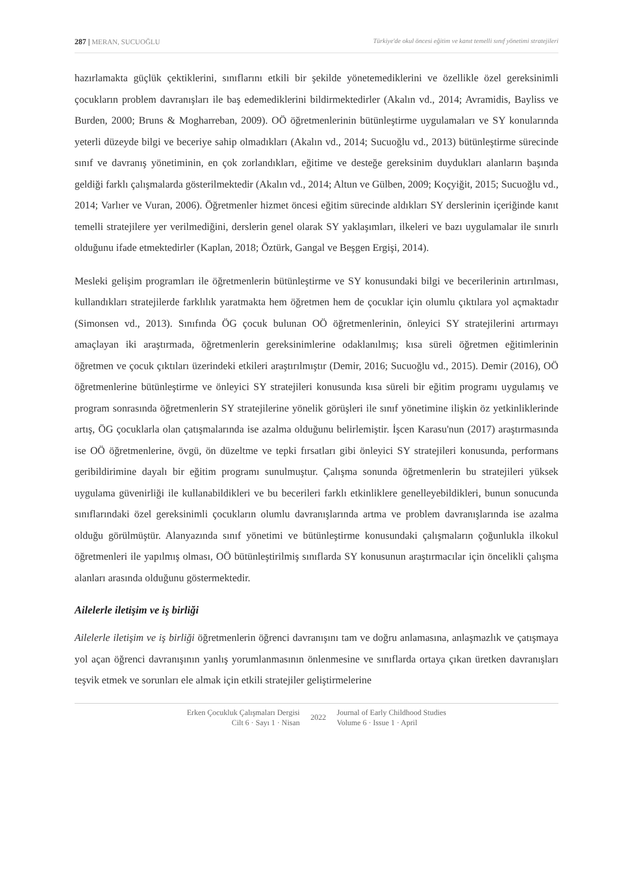287 | MERAN, SUCUOĞLU Türkiye'de okul öncesi eğitim ve kanıt temelli sınıf yönetimi stratejileri
hazırlamakta güçlük çektiklerini, sınıflarını etkili bir şekilde yönetemediklerini ve özellikle özel gereksinimli çocukların problem davranışları ile baş edemediklerini bildirmektedirler (Akalın vd., 2014; Avramidis, Bayliss ve Burden, 2000; Bruns & Mogharreban, 2009). OÖ öğretmenlerinin bütünleştirme uygulamaları ve SY konularında yeterli düzeyde bilgi ve beceriye sahip olmadıkları (Akalın vd., 2014; Sucuoğlu vd., 2013) bütünleştirme sürecinde sınıf ve davranış yönetiminin, en çok zorlandıkları, eğitime ve desteğe gereksinim duydukları alanların başında geldiği farklı çalışmalarda gösterilmektedir (Akalın vd., 2014; Altun ve Gülben, 2009; Koçyiğit, 2015; Sucuoğlu vd., 2014; Varlıer ve Vuran, 2006). Öğretmenler hizmet öncesi eğitim sürecinde aldıkları SY derslerinin içeriğinde kanıt temelli stratejilere yer verilmediğini, derslerin genel olarak SY yaklaşımları, ilkeleri ve bazı uygulamalar ile sınırlı olduğunu ifade etmektedirler (Kaplan, 2018; Öztürk, Gangal ve Beşgen Ergişi, 2014).
Mesleki gelişim programları ile öğretmenlerin bütünleştirme ve SY konusundaki bilgi ve becerilerinin artırılması, kullandıkları stratejilerde farklılık yaratmakta hem öğretmen hem de çocuklar için olumlu çıktılara yol açmaktadır (Simonsen vd., 2013). Sınıfında ÖG çocuk bulunan OÖ öğretmenlerinin, önleyici SY stratejilerini artırmayı amaçlayan iki araştırmada, öğretmenlerin gereksinimlerine odaklanılmış; kısa süreli öğretmen eğitimlerinin öğretmen ve çocuk çıktıları üzerindeki etkileri araştırılmıştır (Demir, 2016; Sucuoğlu vd., 2015). Demir (2016), OÖ öğretmenlerine bütünleştirme ve önleyici SY stratejileri konusunda kısa süreli bir eğitim programı uygulamış ve program sonrasında öğretmenlerin SY stratejilerine yönelik görüşleri ile sınıf yönetimine ilişkin öz yetkinliklerinde artış, ÖG çocuklarla olan çatışmalarında ise azalma olduğunu belirlemiştir. İşcen Karasu'nun (2017) araştırmasında ise OÖ öğretmenlerine, övgü, ön düzeltme ve tepki fırsatları gibi önleyici SY stratejileri konusunda, performans geribildirimine dayalı bir eğitim programı sunulmuştur. Çalışma sonunda öğretmenlerin bu stratejileri yüksek uygulama güvenirliği ile kullanabildikleri ve bu becerileri farklı etkinliklere genelleyebildikleri, bunun sonucunda sınıflarındaki özel gereksinimli çocukların olumlu davranışlarında artma ve problem davranışlarında ise azalma olduğu görülmüştür. Alanyazında sınıf yönetimi ve bütünleştirme konusundaki çalışmaların çoğunlukla ilkokul öğretmenleri ile yapılmış olması, OÖ bütünleştirilmiş sınıflarda SY konusunun araştırmacılar için öncelikli çalışma alanları arasında olduğunu göstermektedir.
Ailelerle iletişim ve iş birliği
Ailelerle iletişim ve iş birliği öğretmenlerin öğrenci davranışını tam ve doğru anlamasına, anlaşmazlık ve çatışmaya yol açan öğrenci davranışının yanlış yorumlanmasının önlenmesine ve sınıflarda ortaya çıkan üretken davranışları teşvik etmek ve sorunları ele almak için etkili stratejiler geliştirmelerine
Erken Çocukluk Çalışmaları Dergisi
Cilt 6 · Sayı 1 · Nisan
2022
Journal of Early Childhood Studies
Volume 6 · Issue 1 · April